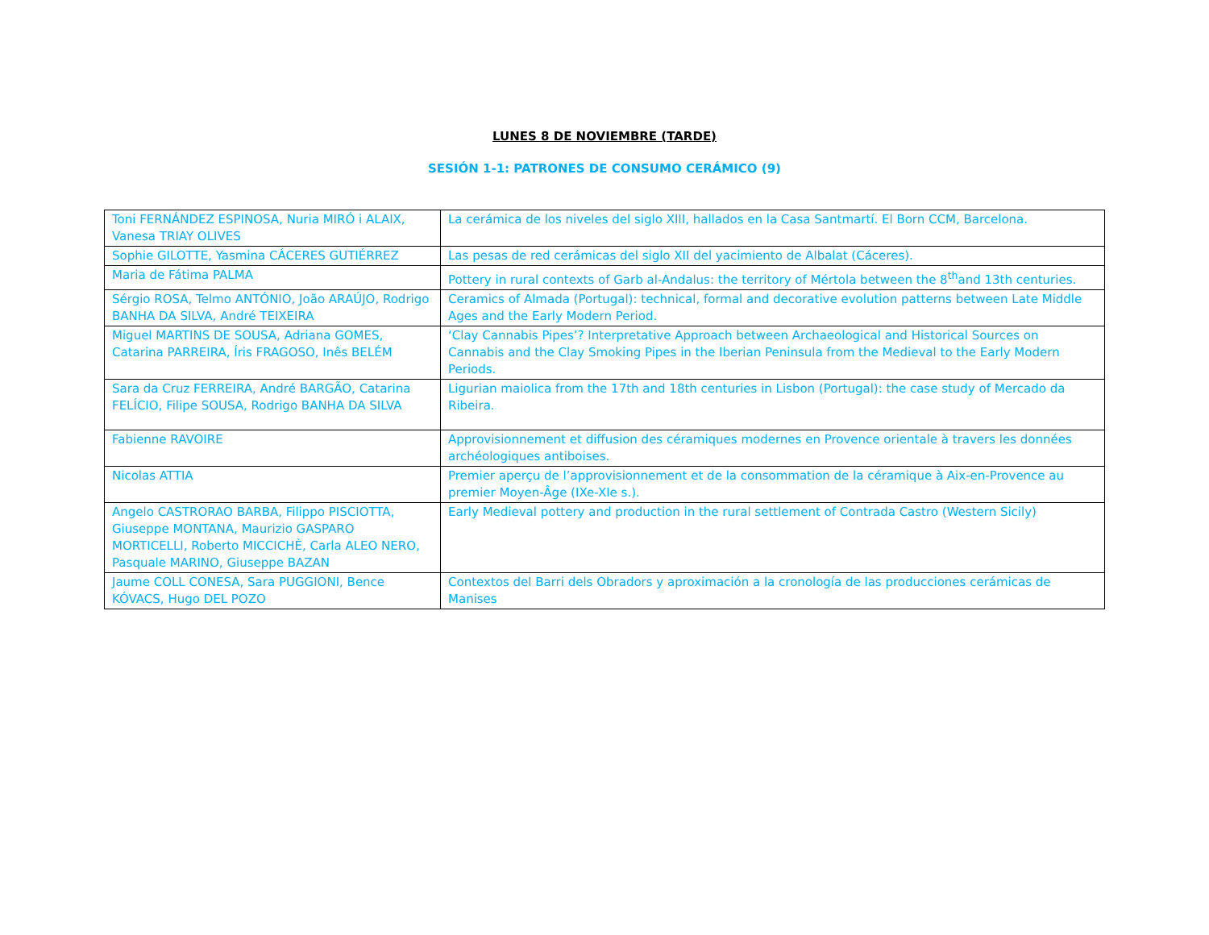LUNES 8 DE NOVIEMBRE (TARDE)
SESIÓN 1-1: PATRONES DE CONSUMO CERÁMICO (9)
| Toni FERNÁNDEZ ESPINOSA, Nuria MIRÓ i ALAIX, Vanesa TRIAY OLIVES | La cerámica de los niveles del siglo XIII, hallados en la Casa Santmartí. El Born CCM, Barcelona. |
| Sophie GILOTTE, Yasmina CÁCERES GUTIÉRREZ | Las pesas de red cerámicas del siglo XII del yacimiento de Albalat (Cáceres). |
| Maria de Fátima PALMA | Pottery in rural contexts of Garb al-Andalus: the territory of Mértola between the 8<sup>th</sup>and 13th centuries. |
| Sérgio ROSA, Telmo ANTÓNIO, João ARAÚJO, Rodrigo BANHA DA SILVA, André TEIXEIRA | Ceramics of Almada (Portugal): technical, formal and decorative evolution patterns between Late Middle Ages and the Early Modern Period. |
| Miguel MARTINS DE SOUSA, Adriana GOMES, Catarina PARREIRA, Íris FRAGOSO, Inês BELÉM | ‘Clay Cannabis Pipes’? Interpretative Approach between Archaeological and Historical Sources on Cannabis and the Clay Smoking Pipes in the Iberian Peninsula from the Medieval to the Early Modern Periods. |
| Sara da Cruz FERREIRA, André BARGÃO, Catarina FELÍCIO, Filipe SOUSA, Rodrigo BANHA DA SILVA | Ligurian maiolica from the 17th and 18th centuries in Lisbon (Portugal): the case study of Mercado da Ribeira. |
| Fabienne RAVOIRE | Approvisionnement et diffusion des céramiques modernes en Provence orientale à travers les données archéologiques antiboises. |
| Nicolas ATTIA | Premier aperçu de l’approvisionnement et de la consommation de la céramique à Aix-en-Provence au premier Moyen-Âge (IXe-XIe s.). |
| Angelo CASTRORAO BARBA, Filippo PISCIOTTA, Giuseppe MONTANA, Maurizio GASPARO MORTICELLI, Roberto MICCICHÈ, Carla ALEO NERO, Pasquale MARINO, Giuseppe BAZAN | Early Medieval pottery and production in the rural settlement of Contrada Castro (Western Sicily) |
| Jaume COLL CONESA, Sara PUGGIONI, Bence KÓVACS, Hugo DEL POZO | Contextos del Barri dels Obradors y aproximación a la cronología de las producciones cerámicas de Manises |